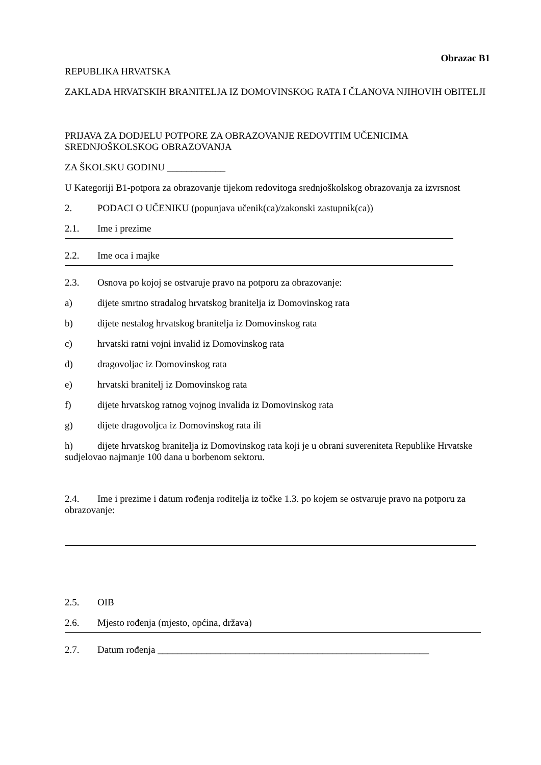Obrazac B1
REPUBLIKA HRVATSKA
ZAKLADA HRVATSKIH BRANITELJA IZ DOMOVINSKOG RATA I ČLANOVA NJIHOVIH OBITELJI
PRIJAVA ZA DODJELU POTPORE ZA OBRAZOVANJE REDOVITIM UČENICIMA SREDNJOŠKOLSKOG OBRAZOVANJA
ZA ŠKOLSKU GODINU ____________
U Kategoriji B1-potpora za obrazovanje tijekom redovitoga srednjoškolskog obrazovanja za izvrsnost
2. PODACI O UČENIKU (popunjava učenik(ca)/zakonski zastupnik(ca))
2.1. Ime i prezime
2.2. Ime oca i majke
2.3. Osnova po kojoj se ostvaruje pravo na potporu za obrazovanje:
a) dijete smrtno stradalog hrvatskog branitelja iz Domovinskog rata
b) dijete nestalog hrvatskog branitelja iz Domovinskog rata
c) hrvatski ratni vojni invalid iz Domovinskog rata
d) dragovoljac iz Domovinskog rata
e) hrvatski branitelj iz Domovinskog rata
f) dijete hrvatskog ratnog vojnog invalida iz Domovinskog rata
g) dijete dragovoljca iz Domovinskog rata ili
h) dijete hrvatskog branitelja iz Domovinskog rata koji je u obrani suvereniteta Republike Hrvatske sudjelovao najmanje 100 dana u borbenom sektoru.
2.4. Ime i prezime i datum rođenja roditelja iz točke 1.3. po kojem se ostvaruje pravo na potporu za obrazovanje:
2.5. OIB
2.6. Mjesto rođenja (mjesto, općina, država)
2.7. Datum rođenja ________________________________________________________